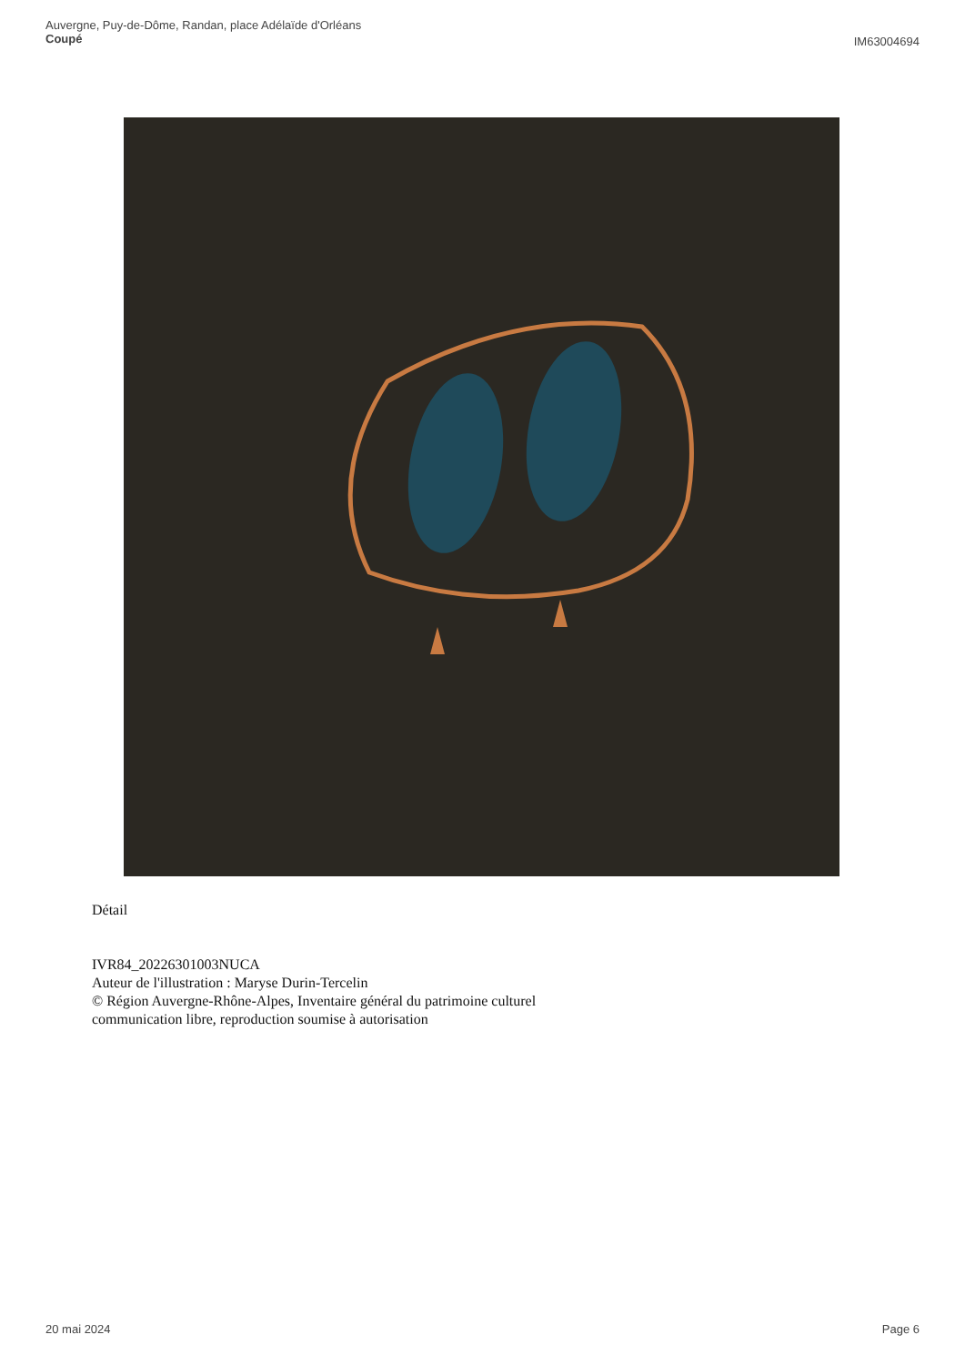Auvergne, Puy-de-Dôme, Randan, place Adélaïde d'Orléans
Coupé
IM63004694
Détail
IVR84_20226301003NUCA
Auteur de l'illustration : Maryse Durin-Tercelin
© Région Auvergne-Rhône-Alpes, Inventaire général du patrimoine culturel
communication libre, reproduction soumise à autorisation
20 mai 2024 Page 6